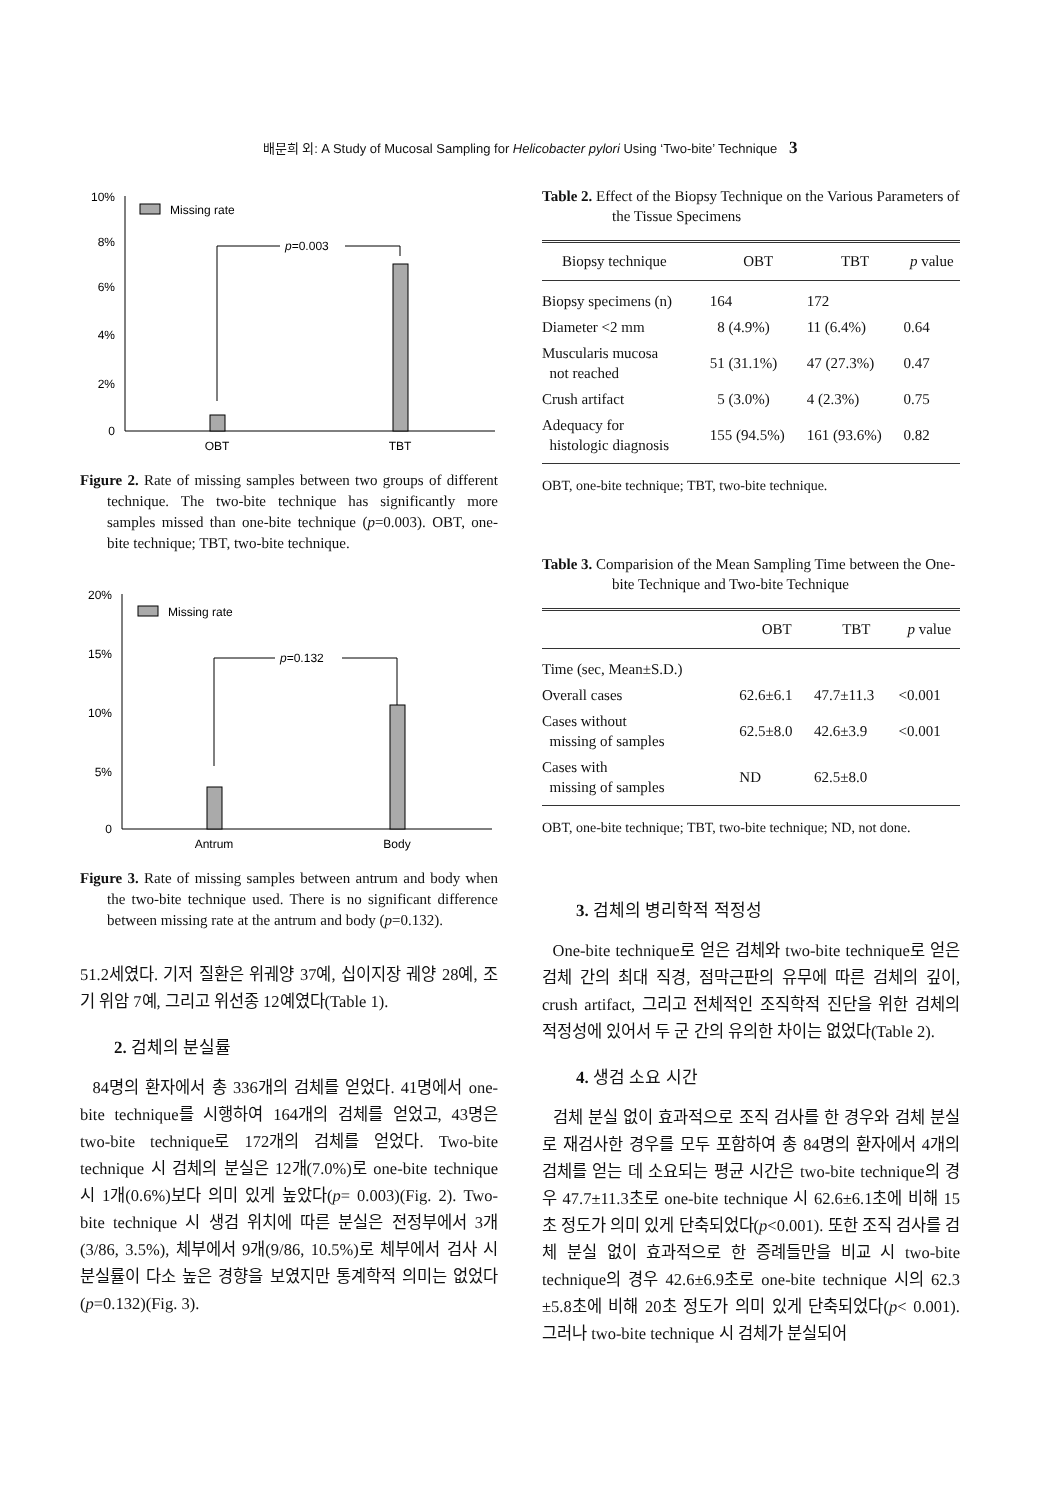배문희 외: A Study of Mucosal Sampling for Helicobacter pylori Using ‘Two-bite’ Technique 3
10%
8%
6%
4%
2%
0
Missing rate
p=0.003
OBT
TBT
Figure 2. Rate of missing samples between two groups of different technique. The two-bite technique has significantly more samples missed than one-bite technique (p=0.003). OBT, one-bite technique; TBT, two-bite technique.
20%
15%
10%
5%
0
Missing rate
p=0.132
Antrum
Body
Figure 3. Rate of missing samples between antrum and body when the two-bite technique used. There is no significant difference between missing rate at the antrum and body (p=0.132).
51.2세였다. 기저 질환은 위궤양 37예, 십이지장 궤양 28예, 조기 위암 7예, 그리고 위선종 12예였다(Table 1).
2. 검체의 분실률
84명의 환자에서 총 336개의 검체를 얻었다. 41명에서 one-bite technique를 시행하여 164개의 검체를 얻었고, 43명은 two-bite technique로 172개의 검체를 얻었다. Two-bite technique 시 검체의 분실은 12개(7.0%)로 one-bite technique 시 1개(0.6%)보다 의미 있게 높았다(p= 0.003)(Fig. 2). Two-bite technique 시 생검 위치에 따른 분실은 전정부에서 3개(3/86, 3.5%), 체부에서 9개(9/86, 10.5%)로 체부에서 검사 시 분실률이 다소 높은 경향을 보였지만 통계학적 의미는 없었다(p=0.132)(Fig. 3).
Table 2. Effect of the Biopsy Technique on the Various Parameters of the Tissue Specimens
| Biopsy technique | OBT | TBT | p value |
| --- | --- | --- | --- |
| Biopsy specimens (n) | 164 | 172 | |
| Diameter <2 mm | 8 (4.9%) | 11 (6.4%) | 0.64 |
| Muscularis mucosa not reached | 51 (31.1%) | 47 (27.3%) | 0.47 |
| Crush artifact | 5 (3.0%) | 4 (2.3%) | 0.75 |
| Adequacy for histologic diagnosis | 155 (94.5%) | 161 (93.6%) | 0.82 |
OBT, one-bite technique; TBT, two-bite technique.
Table 3. Comparision of the Mean Sampling Time between the One-bite Technique and Two-bite Technique
| | OBT | TBT | p value |
| --- | --- | --- | --- |
| Time (sec, Mean±S.D.) | | | |
| Overall cases | 62.6±6.1 | 47.7±11.3 | <0.001 |
| Cases without missing of samples | 62.5±8.0 | 42.6±3.9 | <0.001 |
| Cases with missing of samples | ND | 62.5±8.0 | |
OBT, one-bite technique; TBT, two-bite technique; ND, not done.
3. 검체의 병리학적 적정성
One-bite technique로 얻은 검체와 two-bite technique로 얻은 검체 간의 최대 직경, 점막근판의 유무에 따른 검체의 깊이, crush artifact, 그리고 전체적인 조직학적 진단을 위한 검체의 적정성에 있어서 두 군 간의 유의한 차이는 없었다(Table 2).
4. 생검 소요 시간
검체 분실 없이 효과적으로 조직 검사를 한 경우와 검체 분실로 재검사한 경우를 모두 포함하여 총 84명의 환자에서 4개의 검체를 얻는 데 소요되는 평균 시간은 two-bite technique의 경우 47.7±11.3초로 one-bite technique 시 62.6±6.1초에 비해 15초 정도가 의미 있게 단축되었다(p<0.001). 또한 조직 검사를 검체 분실 없이 효과적으로 한 증례들만을 비교 시 two-bite technique의 경우 42.6±6.9초로 one-bite technique 시의 62.3 ±5.8초에 비해 20초 정도가 의미 있게 단축되었다(p< 0.001). 그러나 two-bite technique 시 검체가 분실되어